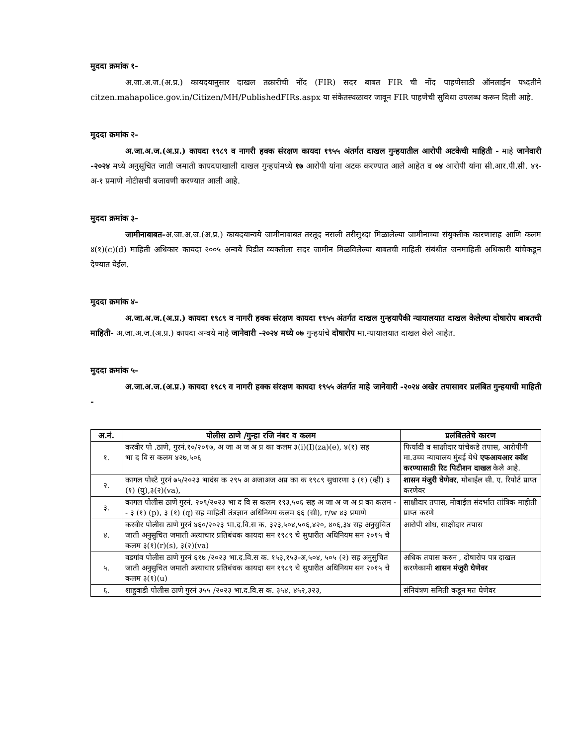मुददा क्रमांक १-
अ.जा.अ.ज.(अ.प्र.) कायदयानुसार दाखल तक्रारीची नोंद (FIR) सदर बाबत FIR ची नोंद पाहणेसाठी ऑनलाईन पध्दतीने citzen.mahapolice.gov.in/Citizen/MH/PublishedFIRs.aspx या संकेतस्थळावर जावून FIR पाहणेची सुविधा उपलब्ध करून दिली आहे.
मुददा क्रमांक २-
अ.जा.अ.ज.(अ.प्र.) कायदा १९८९ व नागरी हक्क संरक्षण कायदा १९५५ अंतर्गत दाखल गुन्हयातील आरोपी अटकेची माहिती - माहे जानेवारी -२०२४ मध्ये अनुसूचित जाती जमाती कायदयाखाली दाखल गुन्हयांमध्ये १७ आरोपी यांना अटक करण्यात आले आहेत व ०४ आरोपी यांना सी.आर.पी.सी. ४१-अ-१ प्रमाणे नोटीसची बजावणी करण्यात आली आहे.
मुददा क्रमांक ३-
जामीनाबाबत-अ.जा.अ.ज.(अ.प्र.) कायदयान्वये जामीनाबाबत तरतूद नसली तरीसुध्दा मिळालेल्या जामीनाच्या संयुक्तीक कारणासह आणि कलम ४(१)(c)(d) माहिती अधिकार कायदा २००५ अन्वये पिडीत व्यक्तीला सदर जामीन मिळविलेल्या बाबतची माहिती संबंधीत जनमाहिती अधिकारी यांचेकडून देण्यात येईल.
मुददा क्रमांक ४-
अ.जा.अ.ज.(अ.प्र.) कायदा १९८९ व नागरी हक्क संरक्षण कायदा १९५५ अंतर्गत दाखल गुन्हयापैकी न्यायालयात दाखल केलेल्या दोषारोप बाबतची माहिती- अ.जा.अ.ज.(अ.प्र.) कायदा अन्वये माहे जानेवारी -२०२४ मध्ये ०७ गुन्हयांचे दोषारोप मा.न्यायालयात दाखल केले आहेत.
मुददा क्रमांक ५-
अ.जा.अ.ज.(अ.प्र.) कायदा १९८९ व नागरी हक्क संरक्षण कायदा १९५५ अंतर्गत माहे जानेवारी -२०२४ अखेर तपासावर प्रलंबित गुन्हयाची माहिती -
| अ.नं. | पोलीस ठाणे /गुन्हा रजि नंबर व कलम | प्रलंबिततेचे कारण |
| --- | --- | --- |
| १. | करवीर पो .ठाणे, गुरनं.१०/२०१७, अ जा अ ज अ प्र का कलम ३(i)(I)(za)(e), ४(१) सह भा द वि स कलम ४२७,५०६ | फिर्यादी व साक्षीदार यांचेकडे तपास, आरोपीनी मा.उच्च न्यायालय मुंबई येथे एफआयआर क्वॅश करण्यासाठी रिट पिटीशन दाखल केले आहे. |
| २. | कागल पोस्टे गुरनं ७५/२०२३ भादंस क २९५ अ अजाअज अप्र का क १९८९ सुधारणा ३ (१) (व्ही) ३ (१) (यु),३(२)(va), | शासन मंजुरी घेणेवर , मोबाईल सी. ए. रिपोर्ट प्राप्त करणेवर |
| ३. | कागल पोलीस ठाणे गुरनं. २०९/२०२३ भा द वि स कलम १९३,५०६ सह अ जा अ ज अ प्र का कलम -- ३ (१) (p), ३ (१) (q) सह माहिती तंत्रज्ञान अधिनियम कलम ६६ (सी), r/w ४३ प्रमाणे | साक्षीदार तपास, मोबाईल संदर्भात तांत्रिक माहीती प्राप्त करणे |
| ४. | करवीर पोलीस ठाणे गुरनं ४६०/२०२३ भा.द.वि.स क. ३२३,५०४,५०६,४२०, ४०६,३४ सह अनुसुचित जाती अनुसुचित जमाती अत्याचार प्रतिबंधक कायदा सन १९८९ चे सुधारीत अधिनियम सन २०१५ चे कलम ३(१)(r)(s), ३(२)(va) | आरोपी शोध, साक्षीदार तपास |
| ५. | वडगांव पोलीस ठाणे गुरनं ६१७ /२०२३ भा.द.वि.स क. १५३,१५३-अ,५०४, ५०५ (२) सह अनुसुचित जाती अनुसुचित जमाती अत्याचार प्रतिबंधक कायदा सन १९८९ चे सुधारीत अधिनियम सन २०१५ चे कलम ३(१)(u) | अधिक तपास करुन , दोषारोप पत्र दाखल करणेकामी शासन मंजुरी घेणेवर |
| ६. | शाहुवाडी पोलीस ठाणे गुरनं ३५५ /२०२३ भा.द.वि.स क. ३५४, ४५२,३२३, | संनियंत्रण समिती कडून मत घेणेवर |